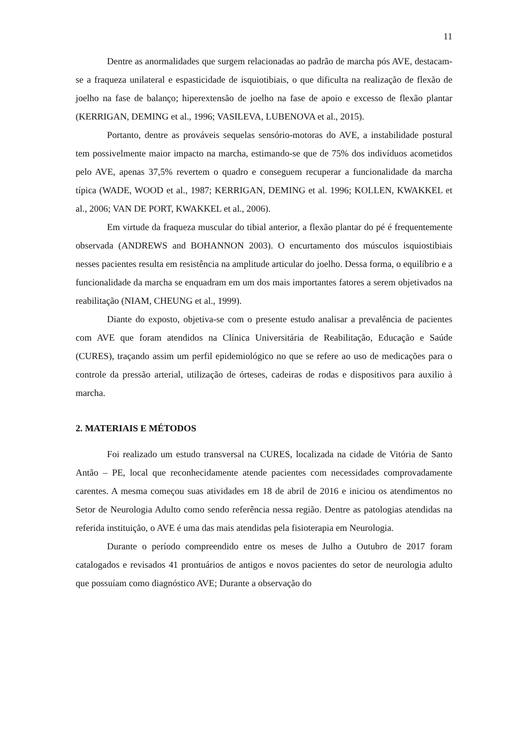11
Dentre as anormalidades que surgem relacionadas ao padrão de marcha pós AVE, destacam-se a fraqueza unilateral e espasticidade de isquiotibiais, o que dificulta na realização de flexão de joelho na fase de balanço; hiperextensão de joelho na fase de apoio e excesso de flexão plantar (KERRIGAN, DEMING et al., 1996; VASILEVA, LUBENOVA et al., 2015).
Portanto, dentre as prováveis sequelas sensório-motoras do AVE, a instabilidade postural tem possivelmente maior impacto na marcha, estimando-se que de 75% dos indivíduos acometidos pelo AVE, apenas 37,5% revertem o quadro e conseguem recuperar a funcionalidade da marcha típica (WADE, WOOD et al., 1987; KERRIGAN, DEMING et al. 1996; KOLLEN, KWAKKEL et al., 2006; VAN DE PORT, KWAKKEL et al., 2006).
Em virtude da fraqueza muscular do tibial anterior, a flexão plantar do pé é frequentemente observada (ANDREWS and BOHANNON 2003). O encurtamento dos músculos isquiostibiais nesses pacientes resulta em resistência na amplitude articular do joelho. Dessa forma, o equilíbrio e a funcionalidade da marcha se enquadram em um dos mais importantes fatores a serem objetivados na reabilitação (NIAM, CHEUNG et al., 1999).
Diante do exposto, objetiva-se com o presente estudo analisar a prevalência de pacientes com AVE que foram atendidos na Clínica Universitária de Reabilitação, Educação e Saúde (CURES), traçando assim um perfil epidemiológico no que se refere ao uso de medicações para o controle da pressão arterial, utilização de órteses, cadeiras de rodas e dispositivos para auxilio à marcha.
2. MATERIAIS E MÉTODOS
Foi realizado um estudo transversal na CURES, localizada na cidade de Vitória de Santo Antão – PE, local que reconhecidamente atende pacientes com necessidades comprovadamente carentes. A mesma começou suas atividades em 18 de abril de 2016 e iniciou os atendimentos no Setor de Neurologia Adulto como sendo referência nessa região. Dentre as patologias atendidas na referida instituição, o AVE é uma das mais atendidas pela fisioterapia em Neurologia.
Durante o período compreendido entre os meses de Julho a Outubro de 2017 foram catalogados e revisados 41 prontuários de antigos e novos pacientes do setor de neurologia adulto que possuíam como diagnóstico AVE; Durante a observação do